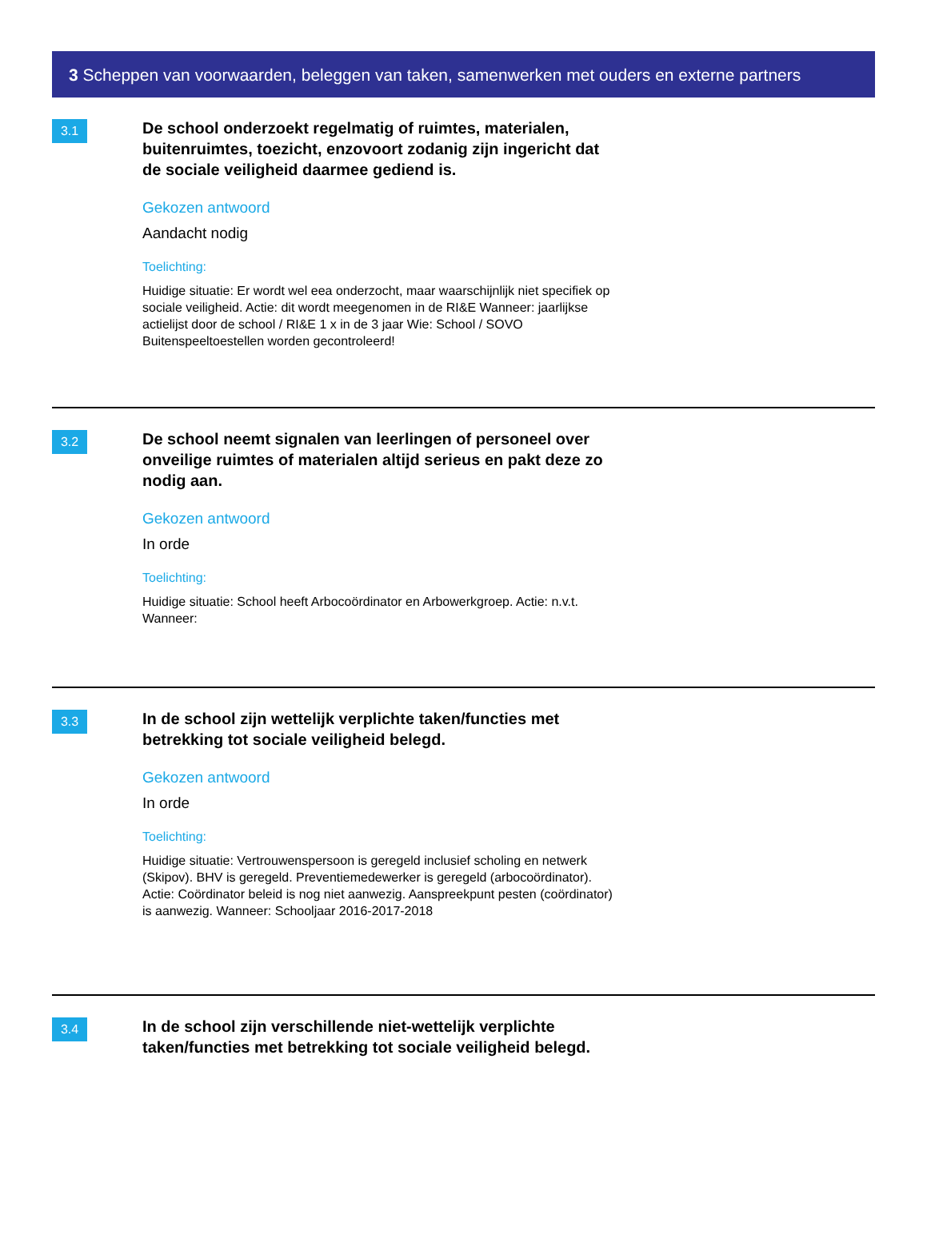3 Scheppen van voorwaarden, beleggen van taken, samenwerken met ouders en externe partners
3.1
De school onderzoekt regelmatig of ruimtes, materialen, buitenruimtes, toezicht, enzovoort zodanig zijn ingericht dat de sociale veiligheid daarmee gediend is.
Gekozen antwoord
Aandacht nodig
Toelichting:
Huidige situatie: Er wordt wel eea onderzocht, maar waarschijnlijk niet specifiek op sociale veiligheid. Actie: dit wordt meegenomen in de RI&E Wanneer: jaarlijkse actielijst door de school / RI&E 1 x in de 3 jaar Wie: School / SOVO Buitenspeeltoestellen worden gecontroleerd!
3.2
De school neemt signalen van leerlingen of personeel over onveilige ruimtes of materialen altijd serieus en pakt deze zo nodig aan.
Gekozen antwoord
In orde
Toelichting:
Huidige situatie: School heeft Arbocoördinator en Arbowerkgroep. Actie: n.v.t. Wanneer:
3.3
In de school zijn wettelijk verplichte taken/functies met betrekking tot sociale veiligheid belegd.
Gekozen antwoord
In orde
Toelichting:
Huidige situatie: Vertrouwenspersoon is geregeld inclusief scholing en netwerk (Skipov). BHV is geregeld. Preventiemedewerker is geregeld (arbocoördinator). Actie: Coördinator beleid is nog niet aanwezig. Aanspreekpunt pesten (coördinator) is aanwezig. Wanneer: Schooljaar 2016-2017-2018
3.4
In de school zijn verschillende niet-wettelijk verplichte taken/functies met betrekking tot sociale veiligheid belegd.